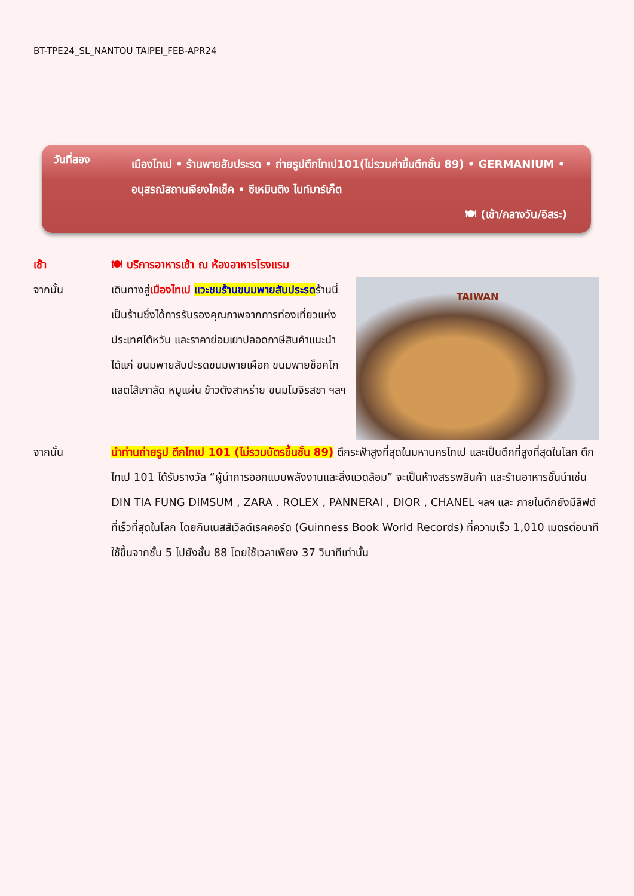BT-TPE24_SL_NANTOU TAIPEI_FEB-APR24
วันที่สอง
เมืองไทเป • ร้านพายสับประรด • ถ่ายรูปตึกไทเป101(ไม่รวมค่าขึ้นตึกชั้น 89) • GERMANIUM • อนุสรณ์สถานเจียงไคเช็ค • ซีเหมินติง ไนท์มาร์เก็ต
🍽 (เช้า/กลางวัน/อิสระ)
เช้า 🍽 บริการอาหารเช้า ณ ห้องอาหารโรงแรม
จากนั้น
TAIWAN
เดินทางสู่เมืองไทเป แวะชมร้านขนมพายสับประรดร้านนี้เป็นร้านซึ่งได้การรับรองคุณภาพจากการท่องเที่ยวแห่งประเทศไต้หวัน และราคาย่อมเยาปลอดภาษีสินค้าแนะนำ ได้แก่ ขนมพายสับปะรดขนมพายเผือก ขนมพายช็อคโกแลตไส้เกาลัด หมูแผ่น ข้าวตังสาหร่าย ขนมโมจิรสชา ฯลฯ
จากนั้น นำท่านถ่ายรูป ตึกไทเป 101 (ไม่รวมบัตรขึ้นชั้น 89) ตึกระฟ้าสูงที่สุดในมหานครไทเป และเป็นตึกที่สูงที่สุดในโลก ตึกไทเป 101 ได้รับรางวัล “ผู้นำการออกแบบพลังงานและสิ่งแวดล้อม” จะเป็นห้างสรรพสินค้า และร้านอาหารชั้นนำเช่น DIN TIA FUNG DIMSUM , ZARA . ROLEX , PANNERAI , DIOR , CHANEL ฯลฯ และ ภายในตึกยังมีลิฟต์ที่เร็วที่สุดในโลก โดยกินเนสส์เวิลด์เรคคอร์ด (Guinness Book World Records) ที่ความเร็ว 1,010 เมตรต่อนาที ใช้ขึ้นจากชั้น 5 ไปยังชั้น 88 โดยใช้เวลาเพียง 37 วินาทีเท่านั้น